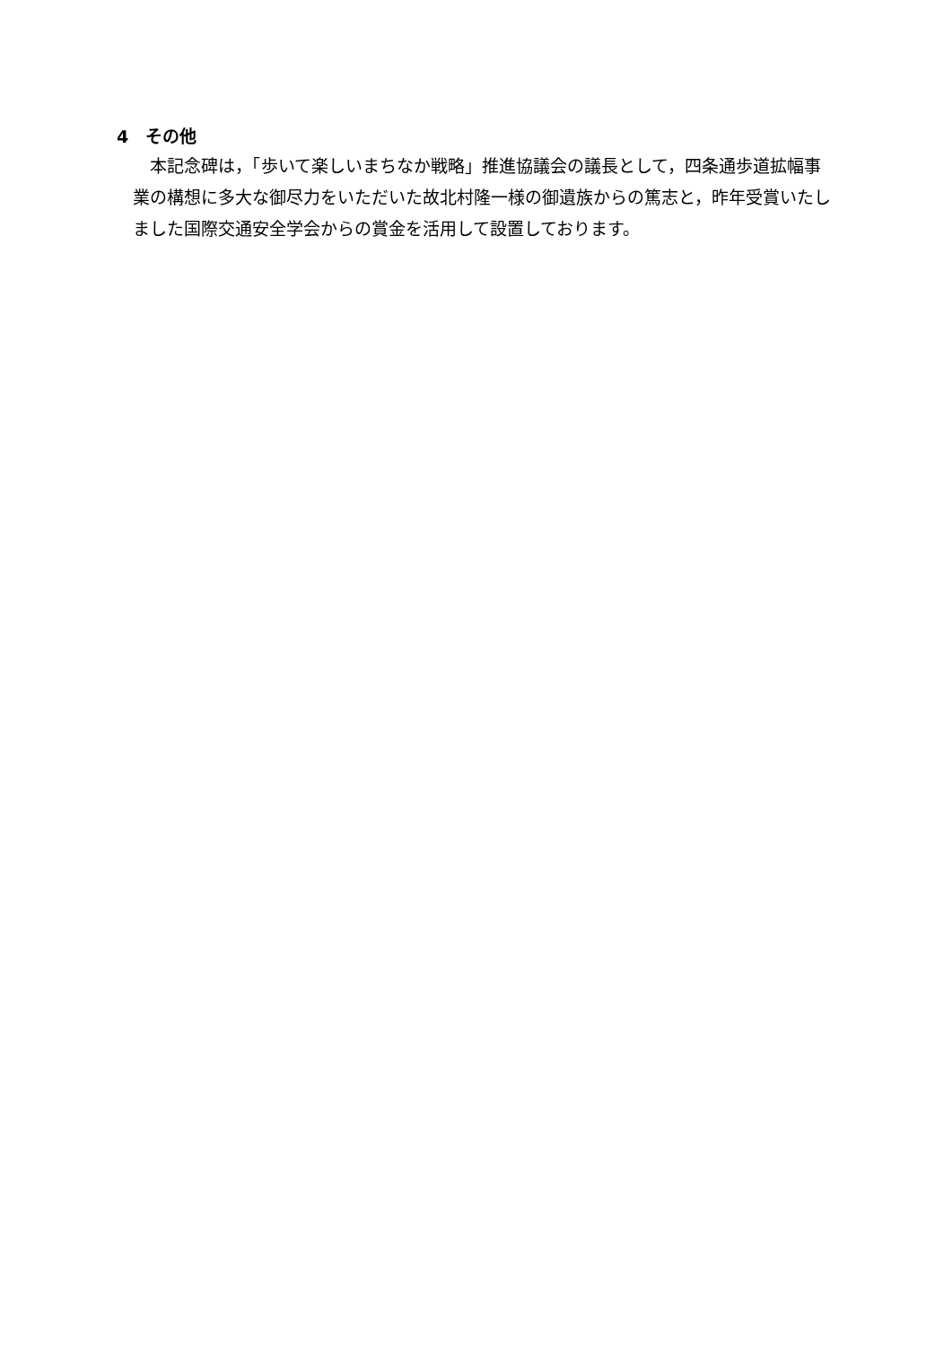4　その他
本記念碑は，「歩いて楽しいまちなか戦略」推進協議会の議長として，四条通歩道拡幅事業の構想に多大な御尽力をいただいた故北村隆一様の御遺族からの篤志と，昨年受賞いたしました国際交通安全学会からの賞金を活用して設置しております。